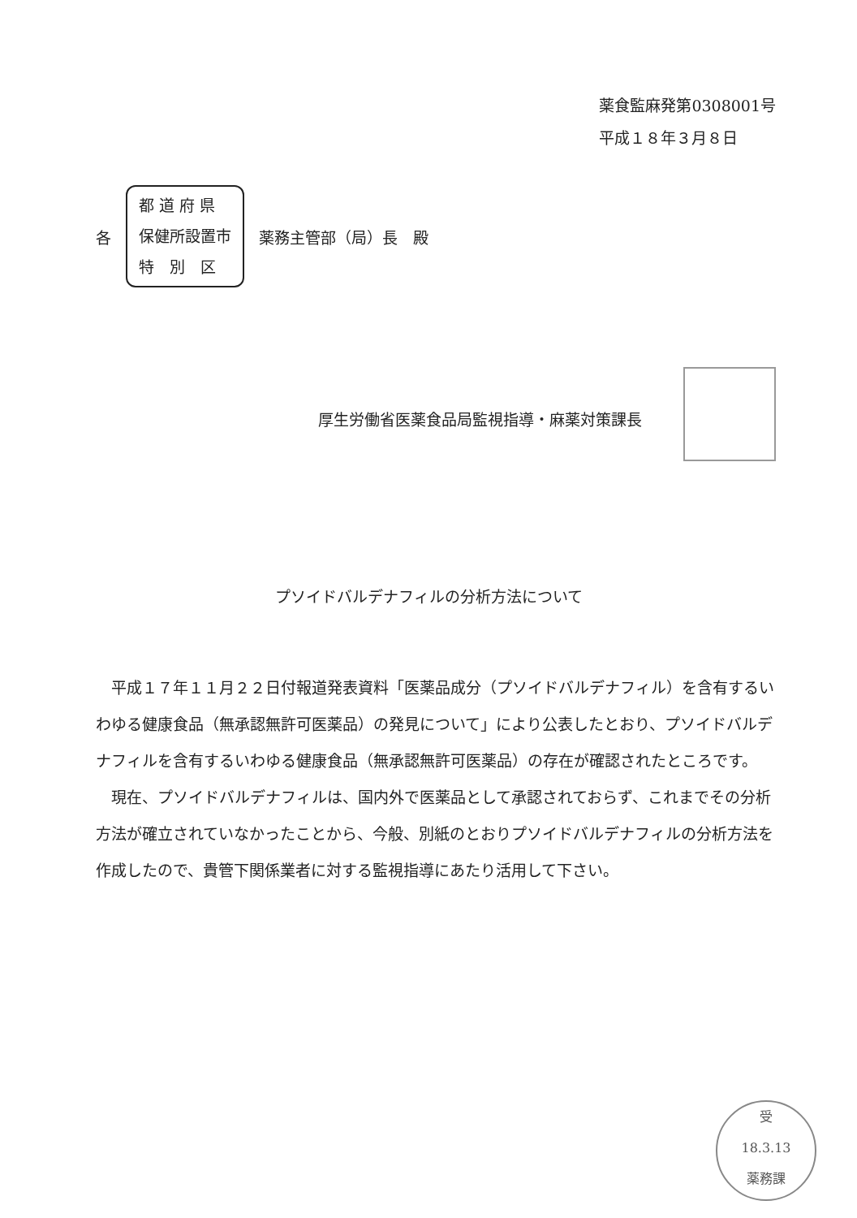薬食監麻発第0308001号
平成１８年３月８日
各
都 道 府 県
保健所設置市
特　別　区
薬務主管部（局）長　殿
厚生労働省医薬食品局監視指導・麻薬対策課長
プソイドバルデナフィルの分析方法について
平成１７年１１月２２日付報道発表資料「医薬品成分（プソイドバルデナフィル）を含有するいわゆる健康食品（無承認無許可医薬品）の発見について」により公表したとおり、プソイドバルデナフィルを含有するいわゆる健康食品（無承認無許可医薬品）の存在が確認されたところです。
現在、プソイドバルデナフィルは、国内外で医薬品として承認されておらず、これまでその分析方法が確立されていなかったことから、今般、別紙のとおりプソイドバルデナフィルの分析方法を作成したので、貴管下関係業者に対する監視指導にあたり活用して下さい。
受
18.3.13
薬務課